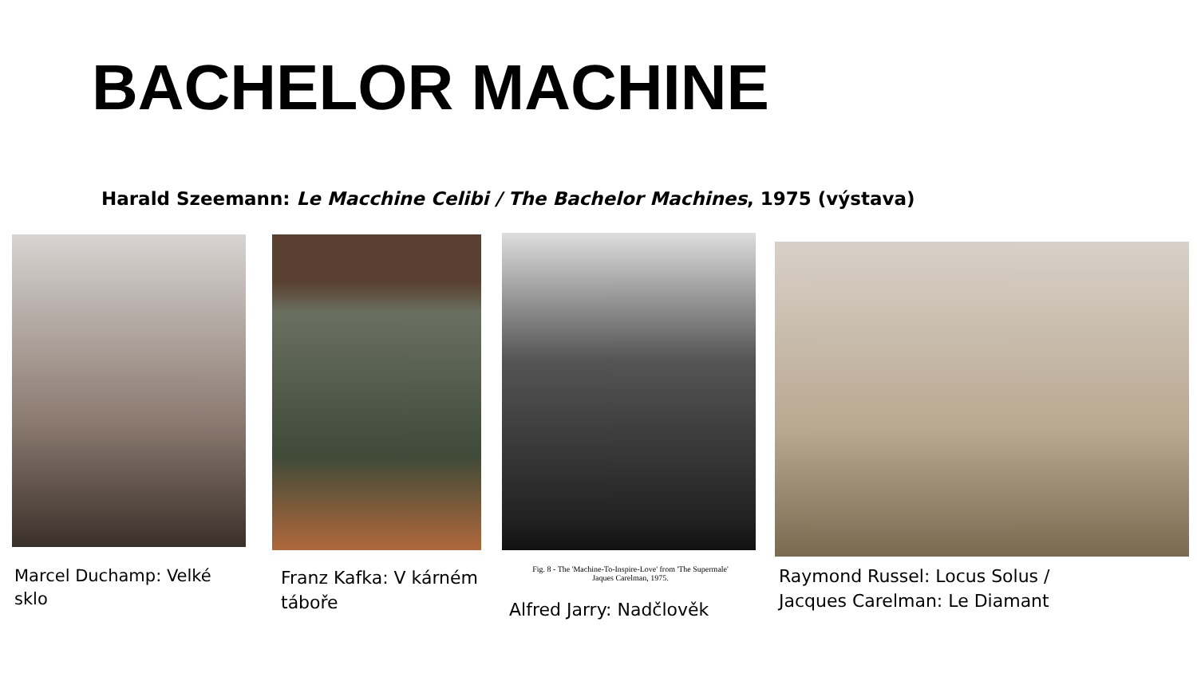BACHELOR MACHINE
Harald Szeemann: Le Macchine Celibi / The Bachelor Machines, 1975 (výstava)
Fig. 8 - The 'Machine-To-Inspire-Love' from 'The Supermale'
Jaques Carelman, 1975.
Marcel Duchamp: Velké
sklo
Franz Kafka: V kárném
táboře
Alfred Jarry: Nadčlověk
Raymond Russel: Locus Solus /
Jacques Carelman: Le Diamant